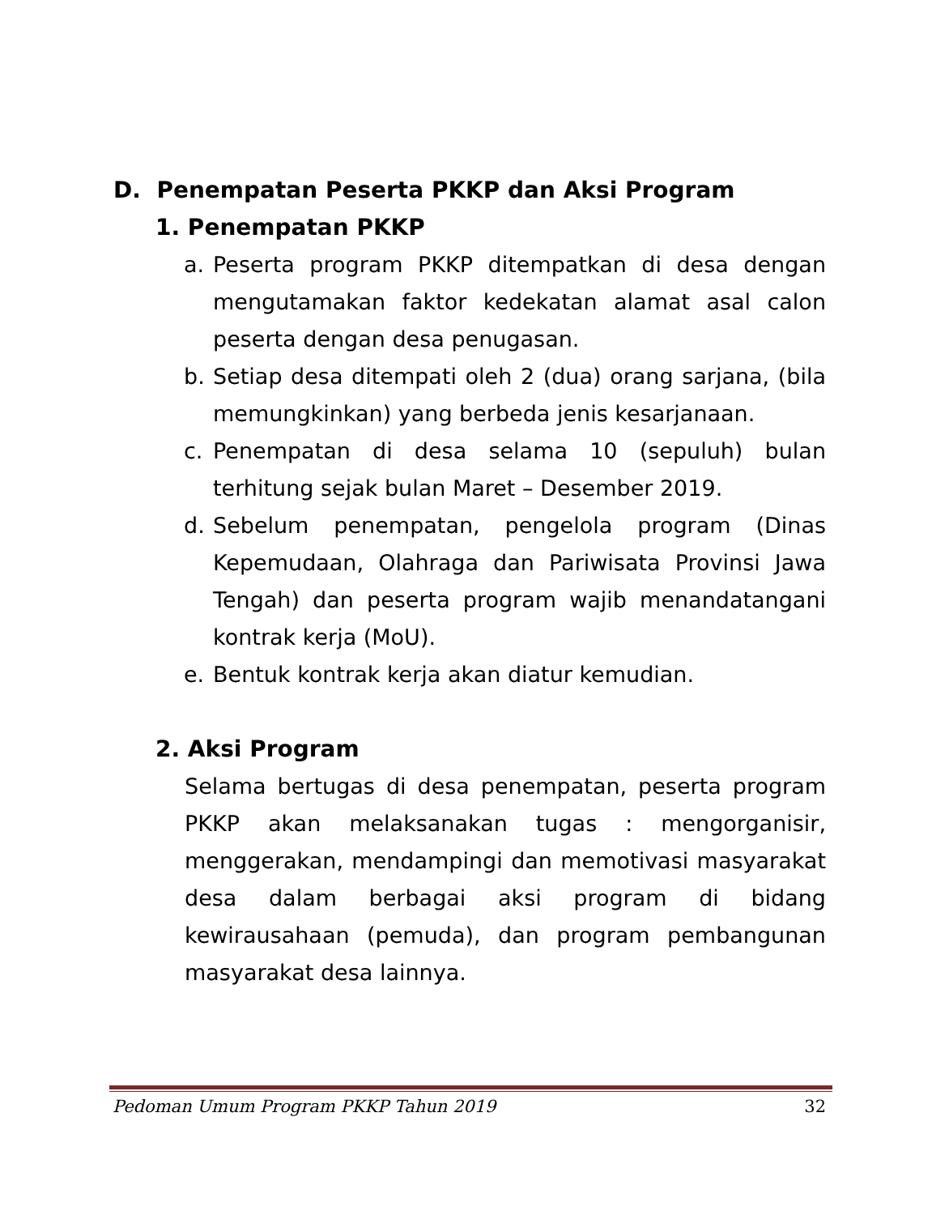D. Penempatan Peserta PKKP dan Aksi Program
1. Penempatan PKKP
a. Peserta program PKKP ditempatkan di desa dengan mengutamakan faktor kedekatan alamat asal calon peserta dengan desa penugasan.
b. Setiap desa ditempati oleh 2 (dua) orang sarjana, (bila memungkinkan) yang berbeda jenis kesarjanaan.
c. Penempatan di desa selama 10 (sepuluh) bulan terhitung sejak bulan Maret – Desember 2019.
d. Sebelum penempatan, pengelola program (Dinas Kepemudaan, Olahraga dan Pariwisata Provinsi Jawa Tengah) dan peserta program wajib menandatangani kontrak kerja (MoU).
e. Bentuk kontrak kerja akan diatur kemudian.
2. Aksi Program
Selama bertugas di desa penempatan, peserta program PKKP akan melaksanakan tugas : mengorganisir, menggerakan, mendampingi dan memotivasi masyarakat desa dalam berbagai aksi program di bidang kewirausahaan (pemuda), dan program pembangunan masyarakat desa lainnya.
Pedoman Umum Program PKKP Tahun 2019 32